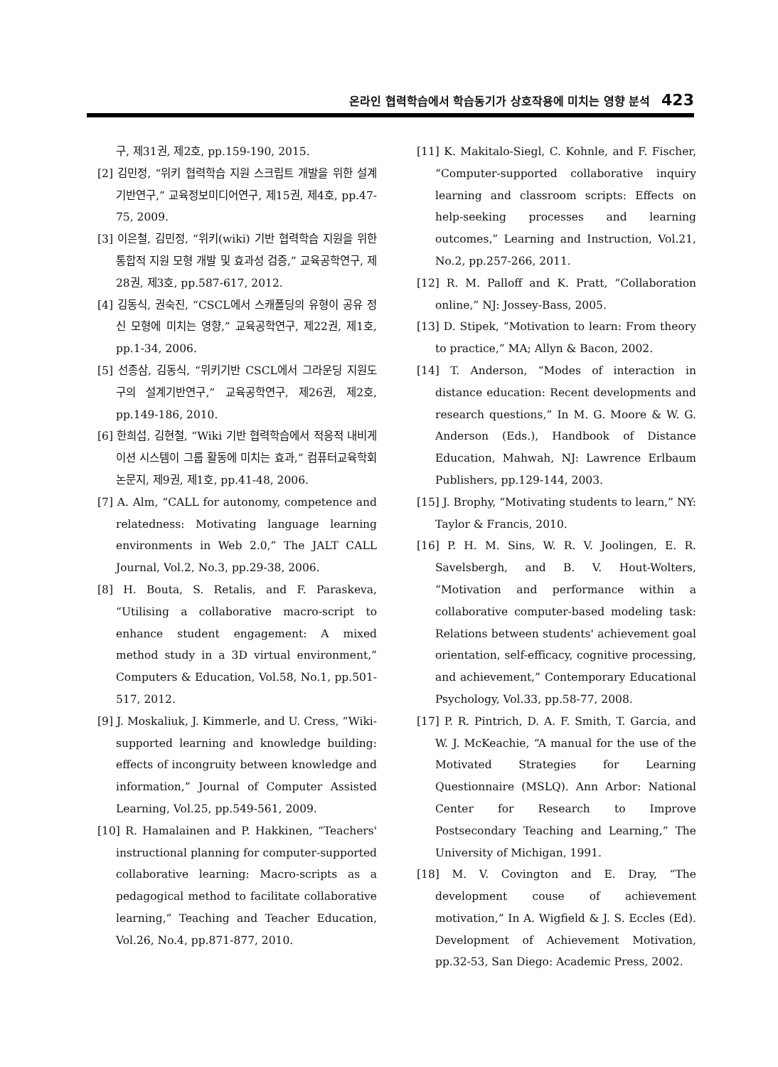온라인 협력학습에서 학습동기가 상호작용에 미치는 영향 분석 423
구, 제31권, 제2호, pp.159-190, 2015.
[2] 김민정, “위키 협력학습 지원 스크립트 개발을 위한 설계기반연구,” 교육정보미디어연구, 제15권, 제4호, pp.47-75, 2009.
[3] 이은철, 김민정, “위키(wiki) 기반 협력학습 지원을 위한 통합적 지원 모형 개발 및 효과성 검증,” 교육공학연구, 제28권, 제3호, pp.587-617, 2012.
[4] 김동식, 권숙진, “CSCL에서 스캐폴딩의 유형이 공유 정신 모형에 미치는 영향,” 교육공학연구, 제22권, 제1호, pp.1-34, 2006.
[5] 선종삼, 김동식, “위키기반 CSCL에서 그라운딩 지원도구의 설계기반연구,” 교육공학연구, 제26권, 제2호, pp.149-186, 2010.
[6] 한희섭, 김현철, “Wiki 기반 협력학습에서 적응적 내비게이션 시스템이 그룹 활동에 미치는 효과,” 컴퓨터교육학회논문지, 제9권, 제1호, pp.41-48, 2006.
[7] A. Alm, “CALL for autonomy, competence and relatedness: Motivating language learning environments in Web 2.0,” The JALT CALL Journal, Vol.2, No.3, pp.29-38, 2006.
[8] H. Bouta, S. Retalis, and F. Paraskeva, “Utilising a collaborative macro-script to enhance student engagement: A mixed method study in a 3D virtual environment,” Computers & Education, Vol.58, No.1, pp.501-517, 2012.
[9] J. Moskaliuk, J. Kimmerle, and U. Cress, “Wiki-supported learning and knowledge building: effects of incongruity between knowledge and information,” Journal of Computer Assisted Learning, Vol.25, pp.549-561, 2009.
[10] R. Hamalainen and P. Hakkinen, “Teachers' instructional planning for computer-supported collaborative learning: Macro-scripts as a pedagogical method to facilitate collaborative learning,” Teaching and Teacher Education, Vol.26, No.4, pp.871-877, 2010.
[11] K. Makitalo-Siegl, C. Kohnle, and F. Fischer, “Computer-supported collaborative inquiry learning and classroom scripts: Effects on help-seeking processes and learning outcomes,” Learning and Instruction, Vol.21, No.2, pp.257-266, 2011.
[12] R. M. Palloff and K. Pratt, “Collaboration online,” NJ: Jossey-Bass, 2005.
[13] D. Stipek, “Motivation to learn: From theory to practice,” MA; Allyn & Bacon, 2002.
[14] T. Anderson, “Modes of interaction in distance education: Recent developments and research questions,” In M. G. Moore & W. G. Anderson (Eds.), Handbook of Distance Education, Mahwah, NJ: Lawrence Erlbaum Publishers, pp.129-144, 2003.
[15] J. Brophy, “Motivating students to learn,” NY: Taylor & Francis, 2010.
[16] P. H. M. Sins, W. R. V. Joolingen, E. R. Savelsbergh, and B. V. Hout-Wolters, “Motivation and performance within a collaborative computer-based modeling task: Relations between students' achievement goal orientation, self-efficacy, cognitive processing, and achievement,” Contemporary Educational Psychology, Vol.33, pp.58-77, 2008.
[17] P. R. Pintrich, D. A. F. Smith, T. Garcia, and W. J. McKeachie, “A manual for the use of the Motivated Strategies for Learning Questionnaire (MSLQ). Ann Arbor: National Center for Research to Improve Postsecondary Teaching and Learning,” The University of Michigan, 1991.
[18] M. V. Covington and E. Dray, “The development couse of achievement motivation,” In A. Wigfield & J. S. Eccles (Ed). Development of Achievement Motivation, pp.32-53, San Diego: Academic Press, 2002.